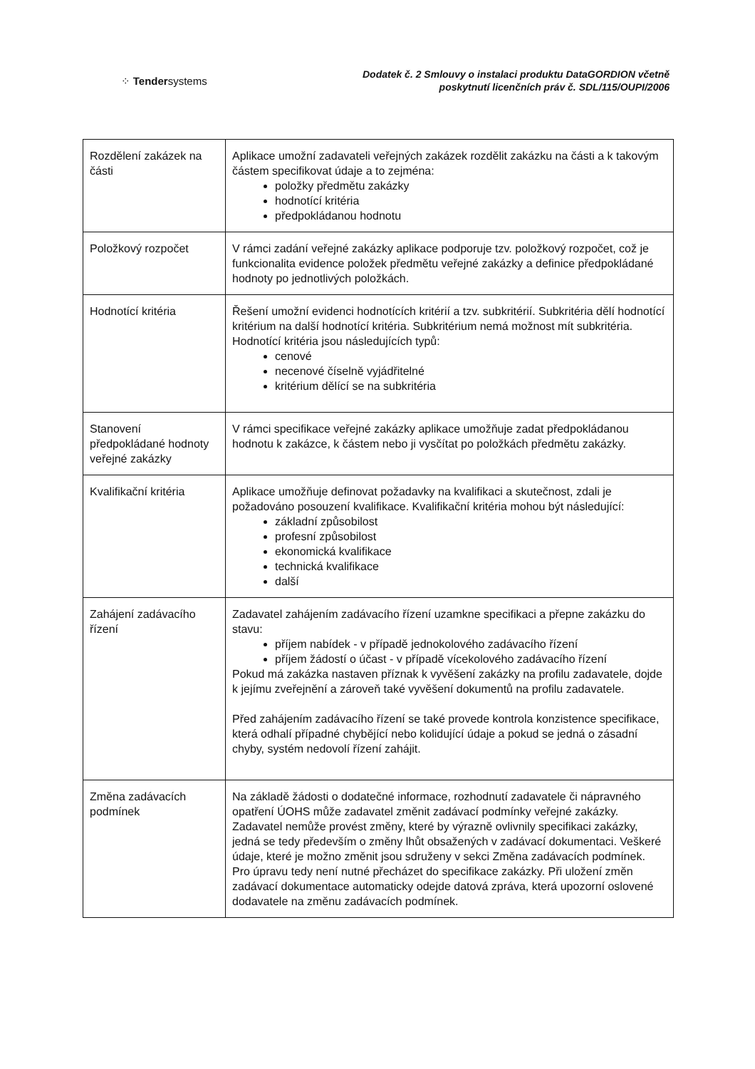⁘ Tendersystems
Dodatek č. 2 Smlouvy o instalaci produktu DataGORDION včetně
poskytnutí licenčních práv č. SDL/115/OUPI/2006
| Rozdělení zakázek na části | Aplikace umožní zadavateli veřejných zakázek rozdělit zakázku na části a k takovým částem specifikovat údaje a to zejména: položky předmětu zakázky hodnotící kritéria předpokládanou hodnotu |
| Položkový rozpočet | V rámci zadání veřejné zakázky aplikace podporuje tzv. položkový rozpočet, což je funkcionalita evidence položek předmětu veřejné zakázky a definice předpokládané hodnoty po jednotlivých položkách. |
| Hodnotící kritéria | Řešení umožní evidenci hodnotících kritérií a tzv. subkritérií. Subkritéria dělí hodnotící kritérium na další hodnotící kritéria. Subkritérium nemá možnost mít subkritéria. Hodnotící kritéria jsou následujících typů: cenové necenové číselně vyjádřitelné kritérium dělící se na subkritéria |
| Stanovení předpokládané hodnoty veřejné zakázky | V rámci specifikace veřejné zakázky aplikace umožňuje zadat předpokládanou hodnotu k zakázce, k částem nebo ji vysčítat po položkách předmětu zakázky. |
| Kvalifikační kritéria | Aplikace umožňuje definovat požadavky na kvalifikaci a skutečnost, zdali je požadováno posouzení kvalifikace. Kvalifikační kritéria mohou být následující: základní způsobilost profesní způsobilost ekonomická kvalifikace technická kvalifikace další |
| Zahájení zadávacího řízení | Zadavatel zahájením zadávacího řízení uzamkne specifikaci a přepne zakázku do stavu: příjem nabídek - v případě jednokolového zadávacího řízení příjem žádostí o účast - v případě vícekolového zadávacího řízení Pokud má zakázka nastaven příznak k vyvěšení zakázky na profilu zadavatele, dojde k jejímu zveřejnění a zároveň také vyvěšení dokumentů na profilu zadavatele. Před zahájením zadávacího řízení se také provede kontrola konzistence specifikace, která odhalí případné chybějící nebo kolidující údaje a pokud se jedná o zásadní chyby, systém nedovolí řízení zahájit. |
| Změna zadávacích podmínek | Na základě žádosti o dodatečné informace, rozhodnutí zadavatele či nápravného opatření ÚOHS může zadavatel změnit zadávací podmínky veřejné zakázky. Zadavatel nemůže provést změny, které by výrazně ovlivnily specifikaci zakázky, jedná se tedy především o změny lhůt obsažených v zadávací dokumentaci. Veškeré údaje, které je možno změnit jsou sdruženy v sekci Změna zadávacích podmínek. Pro úpravu tedy není nutné přecházet do specifikace zakázky. Při uložení změn zadávací dokumentace automaticky odejde datová zpráva, která upozorní oslovené dodavatele na změnu zadávacích podmínek. |